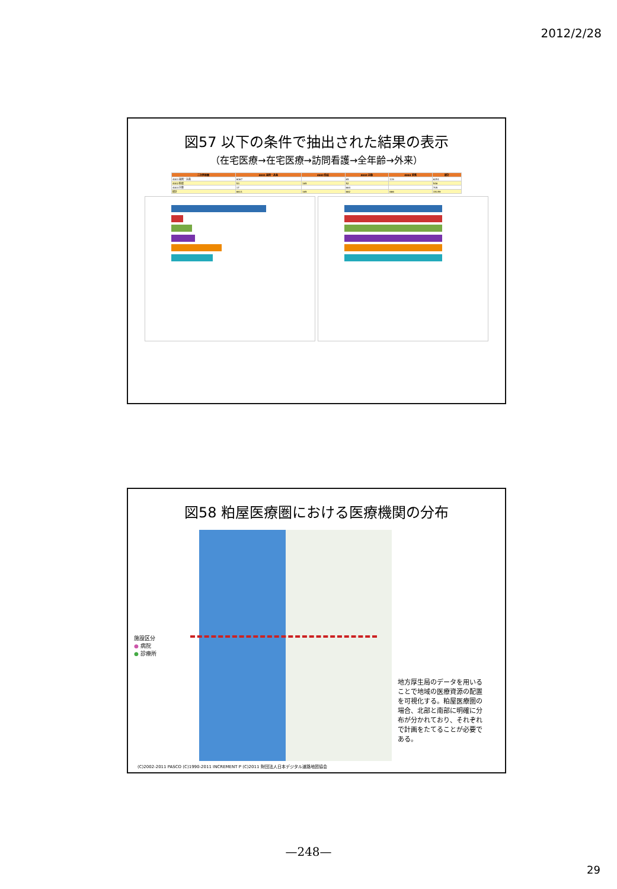2012/2/28
図57 以下の条件で抽出された結果の表示
（在宅医療→在宅医療→訪問看護→全年齢→外来）
| 二次医療圏 | 4001 福岡・糸島 | 4002 粕屋 | 4003 宗像 | 4004 筑紫 | 総計 |
| --- | --- | --- | --- | --- | --- |
| 4001 福岡・糸島 | 6067 | | 65 | 119 | 6251 |
| 4002 粕屋 | 53 | 165 | 52 | | 546 |
| 4003 宗像 | 17 | | 664 | | 705 |
| 総計 | 6611 | 165 | 662 | 666 | 15159 |
図58 粕屋医療圏における医療機関の分布
施設区分
● 病院
● 診療所
地方厚生局のデータを用いることで地域の医療資源の配置を可視化する。粕屋医療圏の場合、北部と南部に明確に分布が分かれており、それぞれで計画をたてることが必要である。
(C)2002-2011 PASCO (C)1990-2011 INCREMENT P (C)2011 財団法人日本デジタル道路地図協会
—248—
29